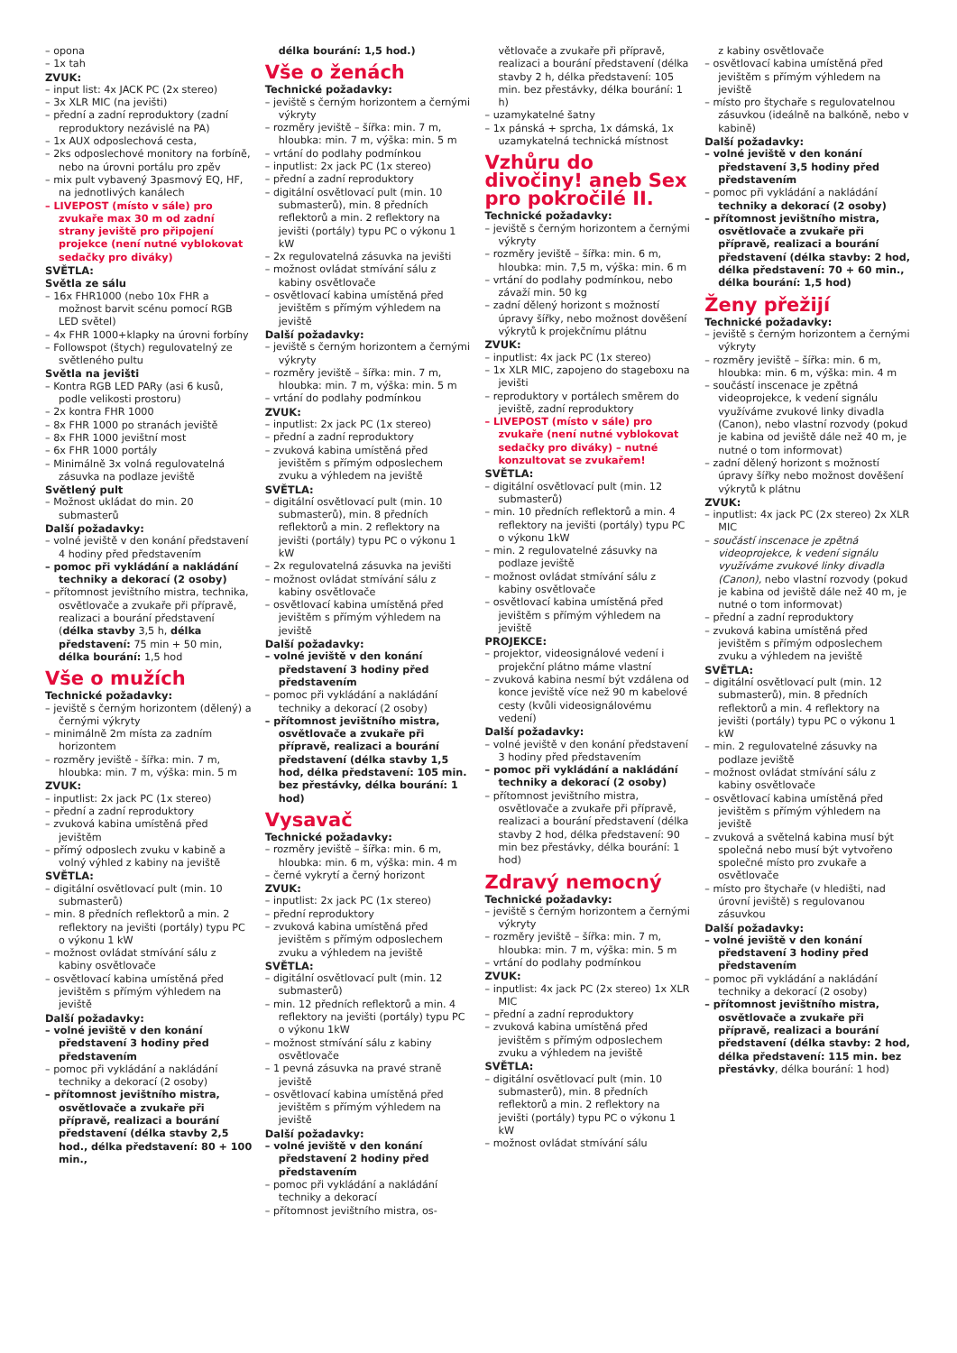– opona
– 1x tah
ZVUK:
– input list: 4x JACK PC (2x stereo)
– 3x XLR MIC (na jevišti)
– přední a zadní reproduktory (zadní reproduktory nezávislé na PA)
– 1x AUX odposlechová cesta,
– 2ks odposlechové monitory na forbíně, nebo na úrovni portálu pro zpěv
– mix pult vybavený 3pasmový EQ, HF, na jednotlivých kanálech
– LIVEPOST (místo v sále) pro zvukaře max 30 m od zadní strany jeviště pro připojení projekce (není nutné vyblokovat sedačky pro diváky)
SVĚTLA:
Světla ze sálu
– 16x FHR1000 (nebo 10x FHR a možnost barvit scénu pomocí RGB LED světel)
– 4x FHR 1000+klapky na úrovni forbíny
– Followspot (štych) regulovatelný ze světleného pultu
Světla na jevišti
– Kontra RGB LED PARy (asi 6 kusů, podle velikosti prostoru)
– 2x kontra FHR 1000
– 8x FHR 1000 po stranách jeviště
– 8x FHR 1000 jevištní most
– 6x FHR 1000 portály
– Minimálně 3x volná regulovatelná zásuvka na podlaze jeviště
Světlený pult
– Možnost ukládat do min. 20 submasterů
Další požadavky:
– volné jeviště v den konání představení 4 hodiny před představením
– pomoc při vykládání a nakládání techniky a dekorací (2 osoby)
– přítomnost jevištního mistra, technika, osvětlovače a zvukaře při přípravě, realizaci a bourání představení (délka stavby 3,5 h, délka představení: 75 min + 50 min, délka bourání: 1,5 hod
Vše o mužích
Technické požadavky:
– jeviště s černým horizontem (dělený) a černými výkryty
– minimálně 2m místa za zadním horizontem
– rozměry jeviště - šířka: min. 7 m, hloubka: min. 7 m, výška: min. 5 m
ZVUK:
– inputlist: 2x jack PC (1x stereo)
– přední a zadní reproduktory
– zvuková kabina umístěná před jevištěm
– přímý odposlech zvuku v kabině a volný výhled z kabiny na jeviště
SVĚTLA:
– digitální osvětlovací pult (min. 10 submasterů)
– min. 8 předních reflektorů a min. 2 reflektory na jevišti (portály) typu PC o výkonu 1 kW
– možnost ovládat stmívání sálu z kabiny osvětlovače
– osvětlovací kabina umístěná před jevištěm s přímým výhledem na jeviště
Další požadavky:
– volné jeviště v den konání představení 3 hodiny před představením
– pomoc při vykládání a nakládání techniky a dekorací (2 osoby)
– přítomnost jevištního mistra, osvětlovače a zvukaře při přípravě, realizaci a bourání představení (délka stavby 2,5 hod., délka představení: 80 + 100 min.,
délka bourání: 1,5 hod.)
Vše o ženách
Technické požadavky:
– jeviště s černým horizontem a černými výkryty
– rozměry jeviště – šířka: min. 7 m, hloubka: min. 7 m, výška: min. 5 m
– vrtání do podlahy podmínkou
– inputlist: 2x jack PC (1x stereo)
– přední a zadní reproduktory
– digitální osvětlovací pult (min. 10 submasterů), min. 8 předních reflektorů a min. 2 reflektory na jevišti (portály) typu PC o výkonu 1 kW
– 2x regulovatelná zásuvka na jevišti
– možnost ovládat stmívání sálu z kabiny osvětlovače
– osvětlovací kabina umístěná před jevištěm s přímým výhledem na jeviště
Další požadavky:
– jeviště s černým horizontem a černými výkryty
– rozměry jeviště – šířka: min. 7 m, hloubka: min. 7 m, výška: min. 5 m
– vrtání do podlahy podmínkou
ZVUK:
– inputlist: 2x jack PC (1x stereo)
– přední a zadní reproduktory
– zvuková kabina umístěná před jevištěm s přímým odposlechem zvuku a výhledem na jeviště
SVĚTLA:
– digitální osvětlovací pult (min. 10 submasterů), min. 8 předních reflektorů a min. 2 reflektory na jevišti (portály) typu PC o výkonu 1 kW
– 2x regulovatelná zásuvka na jevišti
– možnost ovládat stmívání sálu z kabiny osvětlovače
– osvětlovací kabina umístěná před jevištěm s přímým výhledem na jeviště
Další požadavky:
– volné jeviště v den konání představení 3 hodiny před představením
– pomoc při vykládání a nakládání techniky a dekorací (2 osoby)
– přítomnost jevištního mistra, osvětlovače a zvukaře při přípravě, realizaci a bourání představení (délka stavby 1,5 hod, délka představení: 105 min. bez přestávky, délka bourání: 1 hod)
Vysavač
Technické požadavky:
– rozměry jeviště – šířka: min. 6 m, hloubka: min. 6 m, výška: min. 4 m
– černé vykrytí a černý horizont
ZVUK:
– inputlist: 2x jack PC (1x stereo)
– přední reproduktory
– zvuková kabina umístěná před jevištěm s přímým odposlechem zvuku a výhledem na jeviště
SVĚTLA:
– digitální osvětlovací pult (min. 12 submasterů)
– min. 12 předních reflektorů a min. 4 reflektory na jevišti (portály) typu PC o výkonu 1kW
– možnost stmívání sálu z kabiny osvětlovače
– 1 pevná zásuvka na pravé straně jeviště
– osvětlovací kabina umístěná před jevištěm s přímým výhledem na jeviště
Další požadavky:
– volné jeviště v den konání představení 2 hodiny před představením
– pomoc při vykládání a nakládání techniky a dekorací
– přítomnost jevištního mistra, os-
větlovače a zvukaře při přípravě, realizaci a bourání představení (délka stavby 2 h, délka představení: 105 min. bez přestávky, délka bourání: 1 h)
– uzamykatelné šatny
– 1x pánská + sprcha, 1x dámská, 1x uzamykatelná technická místnost
Vzhůru do divočiny! aneb Sex pro pokročilé II.
Technické požadavky:
– jeviště s černým horizontem a černými výkryty
– rozměry jeviště – šířka: min. 6 m, hloubka: min. 7,5 m, výška: min. 6 m
– vrtání do podlahy podmínkou, nebo závaží min. 50 kg
– zadní dělený horizont s možností úpravy šířky, nebo možnost dověšení výkrytů k projekčnímu plátnu
ZVUK:
– inputlist: 4x jack PC (1x stereo)
– 1x XLR MIC, zapojeno do stageboxu na jevišti
– reproduktory v portálech směrem do jeviště, zadní reproduktory
– LIVEPOST (místo v sále) pro zvukaře (není nutné vyblokovat sedačky pro diváky) – nutné konzultovat se zvukařem!
SVĚTLA:
– digitální osvětlovací pult (min. 12 submasterů)
– min. 10 předních reflektorů a min. 4 reflektory na jevišti (portály) typu PC o výkonu 1kW
– min. 2 regulovatelné zásuvky na podlaze jeviště
– možnost ovládat stmívání sálu z kabiny osvětlovače
– osvětlovací kabina umístěná před jevištěm s přímým výhledem na jeviště
PROJEKCE:
– projektor, videosignálové vedení i projekční plátno máme vlastní
– zvuková kabina nesmí být vzdálena od konce jeviště více než 90 m kabelové cesty (kvůli videosignálovému vedení)
Další požadavky:
– volné jeviště v den konání představení 3 hodiny před představením
– pomoc při vykládání a nakládání techniky a dekorací (2 osoby)
– přítomnost jevištního mistra, osvětlovače a zvukaře při přípravě, realizaci a bourání představení (délka stavby 2 hod, délka představení: 90 min bez přestávky, délka bourání: 1 hod)
Zdravý nemocný
Technické požadavky:
– jeviště s černým horizontem a černými výkryty
– rozměry jeviště – šířka: min. 7 m, hloubka: min. 7 m, výška: min. 5 m
– vrtání do podlahy podmínkou
ZVUK:
– inputlist: 4x jack PC (2x stereo) 1x XLR MIC
– přední a zadní reproduktory
– zvuková kabina umístěná před jevištěm s přímým odposlechem zvuku a výhledem na jeviště
SVĚTLA:
– digitální osvětlovací pult (min. 10 submasterů), min. 8 předních reflektorů a min. 2 reflektory na jevišti (portály) typu PC o výkonu 1 kW
– možnost ovládat stmívání sálu
z kabiny osvětlovače
– osvětlovací kabina umístěná před jevištěm s přímým výhledem na jeviště
– místo pro štychaře s regulovatelnou zásuvkou (ideálně na balkóně, nebo v kabině)
Další požadavky:
– volné jeviště v den konání představení 3,5 hodiny před představením
– pomoc při vykládání a nakládání techniky a dekorací (2 osoby)
– přítomnost jevištního mistra, osvětlovače a zvukaře při přípravě, realizaci a bourání představení (délka stavby: 2 hod, délka představení: 70 + 60 min., délka bourání: 1,5 hod)
Ženy přežijí
Technické požadavky:
– jeviště s černým horizontem a černými výkryty
– rozměry jeviště – šířka: min. 6 m, hloubka: min. 6 m, výška: min. 4 m
– součástí inscenace je zpětná videoprojekce, k vedení signálu využíváme zvukové linky divadla (Canon), nebo vlastní rozvody (pokud je kabina od jeviště dále než 40 m, je nutné o tom informovat)
– zadní dělený horizont s možností úpravy šířky nebo možnost dověšení výkrytů k plátnu
ZVUK:
– inputlist: 4x jack PC (2x stereo) 2x XLR MIC
– součástí inscenace je zpětná videoprojekce, k vedení signálu využíváme zvukové linky divadla (Canon), nebo vlastní rozvody (pokud je kabina od jeviště dále než 40 m, je nutné o tom informovat)
– přední a zadní reproduktory
– zvuková kabina umístěná před jevištěm s přímým odposlechem zvuku a výhledem na jeviště
SVĚTLA:
– digitální osvětlovací pult (min. 12 submasterů), min. 8 předních reflektorů a min. 4 reflektory na jevišti (portály) typu PC o výkonu 1 kW
– min. 2 regulovatelné zásuvky na podlaze jeviště
– možnost ovládat stmívání sálu z kabiny osvětlovače
– osvětlovací kabina umístěná před jevištěm s přímým výhledem na jeviště
– zvuková a světelná kabina musí být společná nebo musí být vytvořeno společné místo pro zvukaře a osvětlovače
– místo pro štychaře (v hledišti, nad úrovní jeviště) s regulovanou zásuvkou
Další požadavky:
– volné jeviště v den konání představení 3 hodiny před představením
– pomoc při vykládání a nakládání techniky a dekorací (2 osoby)
– přítomnost jevištního mistra, osvětlovače a zvukaře při přípravě, realizaci a bourání představení (délka stavby: 2 hod, délka představení: 115 min. bez přestávky, délka bourání: 1 hod)